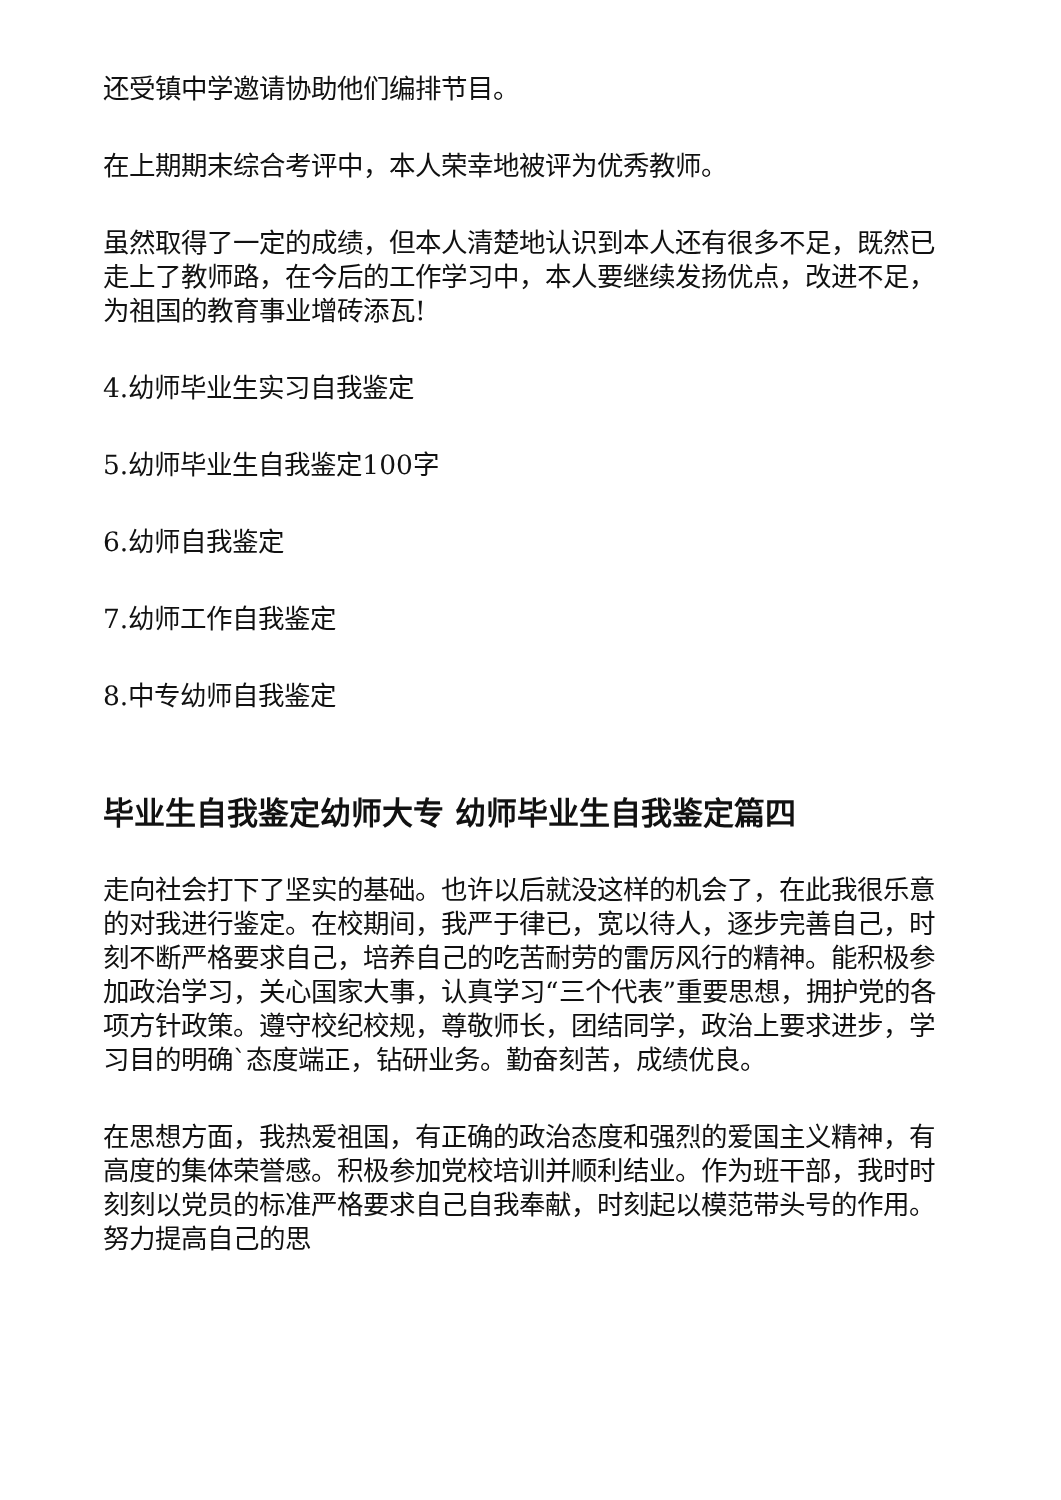还受镇中学邀请协助他们编排节目。
在上期期末综合考评中，本人荣幸地被评为优秀教师。
虽然取得了一定的成绩，但本人清楚地认识到本人还有很多不足，既然已走上了教师路，在今后的工作学习中，本人要继续发扬优点，改进不足，为祖国的教育事业增砖添瓦!
4.幼师毕业生实习自我鉴定
5.幼师毕业生自我鉴定100字
6.幼师自我鉴定
7.幼师工作自我鉴定
8.中专幼师自我鉴定
毕业生自我鉴定幼师大专 幼师毕业生自我鉴定篇四
走向社会打下了坚实的基础。也许以后就没这样的机会了，在此我很乐意的对我进行鉴定。在校期间，我严于律已，宽以待人，逐步完善自己，时刻不断严格要求自己，培养自己的吃苦耐劳的雷厉风行的精神。能积极参加政治学习，关心国家大事，认真学习“三个代表”重要思想，拥护党的各项方针政策。遵守校纪校规，尊敬师长，团结同学，政治上要求进步，学习目的明确`态度端正，钻研业务。勤奋刻苦，成绩优良。
在思想方面，我热爱祖国，有正确的政治态度和强烈的爱国主义精神，有高度的集体荣誉感。积极参加党校培训并顺利结业。作为班干部，我时时刻刻以党员的标准严格要求自己自我奉献，时刻起以模范带头号的作用。努力提高自己的思